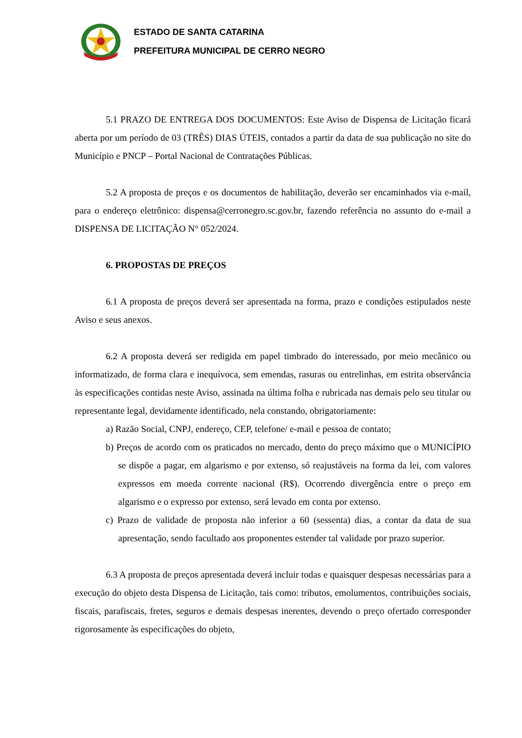ESTADO DE SANTA CATARINA
PREFEITURA MUNICIPAL DE CERRO NEGRO
5.1 PRAZO DE ENTREGA DOS DOCUMENTOS: Este Aviso de Dispensa de Licitação ficará aberta por um período de 03 (TRÊS) DIAS ÚTEIS, contados a partir da data de sua publicação no site do Município e PNCP – Portal Nacional de Contratações Públicas.
5.2 A proposta de preços e os documentos de habilitação, deverão ser encaminhados via e-mail, para o endereço eletrônico: dispensa@cerronegro.sc.gov.br, fazendo referência no assunto do e-mail a DISPENSA DE LICITAÇÃO N° 052/2024.
6. PROPOSTAS DE PREÇOS
6.1 A proposta de preços deverá ser apresentada na forma, prazo e condições estipulados neste Aviso e seus anexos.
6.2 A proposta deverá ser redigida em papel timbrado do interessado, por meio mecânico ou informatizado, de forma clara e inequívoca, sem emendas, rasuras ou entrelinhas, em estrita observância às especificações contidas neste Aviso, assinada na última folha e rubricada nas demais pelo seu titular ou representante legal, devidamente identificado, nela constando, obrigatoriamente:
a) Razão Social, CNPJ, endereço, CEP, telefone/ e-mail e pessoa de contato;
b) Preços de acordo com os praticados no mercado, dento do preço máximo que o MUNICÍPIO se dispõe a pagar, em algarismo e por extenso, só reajustáveis na forma da lei, com valores expressos em moeda corrente nacional (R$). Ocorrendo divergência entre o preço em algarismo e o expresso por extenso, será levado em conta por extenso.
c) Prazo de validade de proposta não inferior a 60 (sessenta) dias, a contar da data de sua apresentação, sendo facultado aos proponentes estender tal validade por prazo superior.
6.3 A proposta de preços apresentada deverá incluir todas e quaisquer despesas necessárias para a execução do objeto desta Dispensa de Licitação, tais como: tributos, emolumentos, contribuições sociais, fiscais, parafiscais, fretes, seguros e demais despesas inerentes, devendo o preço ofertado corresponder rigorosamente às especificações do objeto,